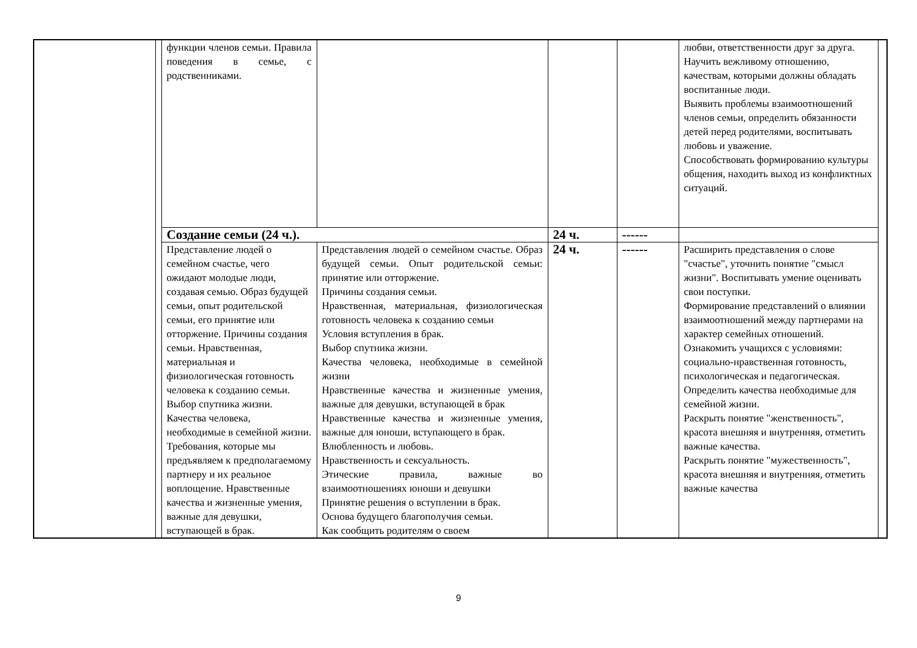| | | функции членов семьи. Правила поведения в семье, с родственниками. | | | | любви, ответственности друг за друга. Научить вежливому отношению, качествам, которыми должны обладать воспитанные люди. Выявить проблемы взаимоотношений членов семьи, определить обязанности детей перед родителями, воспитывать любовь и уважение. Способствовать формированию культуры общения, находить выход из конфликтных ситуаций. | |
| | | Создание семьи (24 ч.). | | 24 ч. | ------ | | |
| | | Представление людей о семейном счастье, чего ожидают молодые люди, создавая семью. Образ будущей семьи, опыт родительской семьи, его принятие или отторжение. Причины создания семьи. Нравственная, материальная и физиологическая готовность человека к созданию семьи. Выбор спутника жизни. Качества человека, необходимые в семейной жизни. Требования, которые мы предъявляем к предполагаемому партнеру и их реальное воплощение. Нравственные качества и жизненные умения, важные для девушки, вступающей в брак. | Представления людей о семейном счастье. Образ будущей семьи. Опыт родительской семьи: принятие или отторжение. Причины создания семьи. Нравственная, материальная, физиологическая готовность человека к созданию семьи Условия вступления в брак. Выбор спутника жизни. Качества человека, необходимые в семейной жизни Нравственные качества и жизненные умения, важные для девушки, вступающей в брак Нравственные качества и жизненные умения, важные для юноши, вступающего в брак. Влюбленность и любовь. Нравственность и сексуальность. Этические правила, важные во взаимоотношениях юноши и девушки Принятие решения о вступлении в брак. Основа будущего благополучия семьи. Как сообщить родителям о своем | 24 ч. | ------ | Расширить представления о слове "счастье", уточнить понятие "смысл жизни". Воспитывать умение оценивать свои поступки. Формирование представлений о влиянии взаимоотношений между партнерами на характер семейных отношений. Ознакомить учащихся с условиями: социально-нравственная готовность, психологическая и педагогическая. Определить качества необходимые для семейной жизни. Раскрыть понятие "женственность", красота внешняя и внутренняя, отметить важные качества. Раскрыть понятие "мужественность", красота внешняя и внутренняя, отметить важные качества | |
9